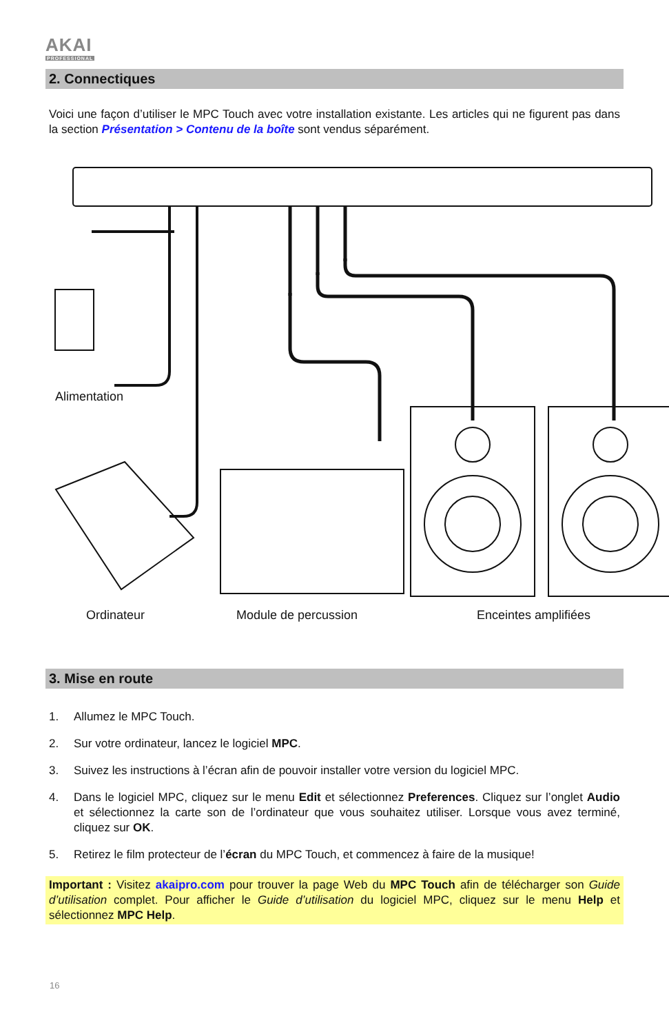AKAI
PROFESSIONAL
2. Connectiques
Voici une façon d’utiliser le MPC Touch avec votre installation existante. Les articles qui ne figurent pas dans la section Présentation > Contenu de la boîte sont vendus séparément.
Alimentation
Ordinateur Module de percussion Enceintes amplifiées
3. Mise en route
1. Allumez le MPC Touch.
2. Sur votre ordinateur, lancez le logiciel MPC.
3. Suivez les instructions à l’écran afin de pouvoir installer votre version du logiciel MPC.
4. Dans le logiciel MPC, cliquez sur le menu Edit et sélectionnez Preferences. Cliquez sur l’onglet Audio et sélectionnez la carte son de l’ordinateur que vous souhaitez utiliser. Lorsque vous avez terminé, cliquez sur OK.
5. Retirez le film protecteur de l’écran du MPC Touch, et commencez à faire de la musique!
Important : Visitez akaipro.com pour trouver la page Web du MPC Touch afin de télécharger son Guide d’utilisation complet. Pour afficher le Guide d’utilisation du logiciel MPC, cliquez sur le menu Help et sélectionnez MPC Help.
16